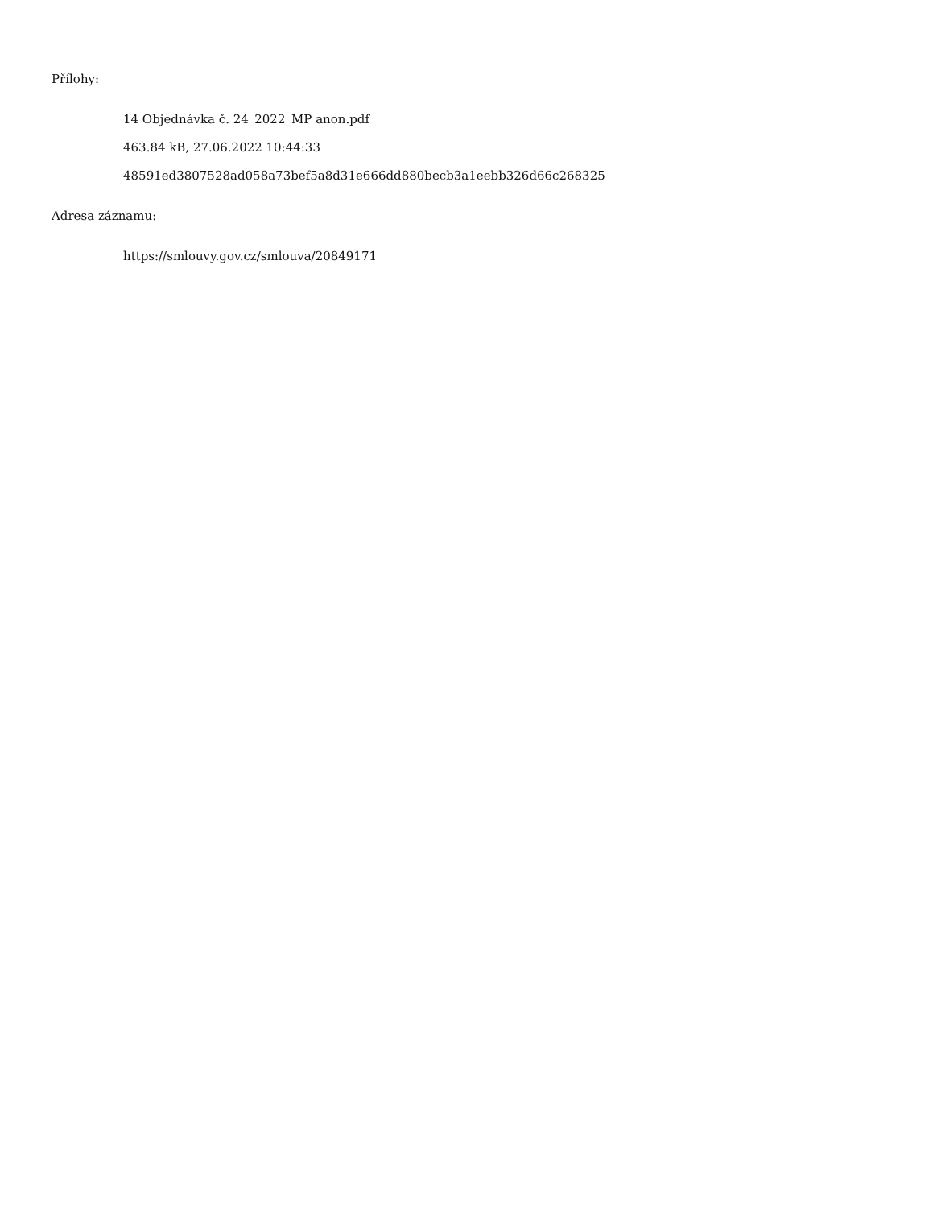Přílohy:
14 Objednávka č. 24_2022_MP anon.pdf
463.84 kB, 27.06.2022 10:44:33
48591ed3807528ad058a73bef5a8d31e666dd880becb3a1eebb326d66c268325
Adresa záznamu:
https://smlouvy.gov.cz/smlouva/20849171